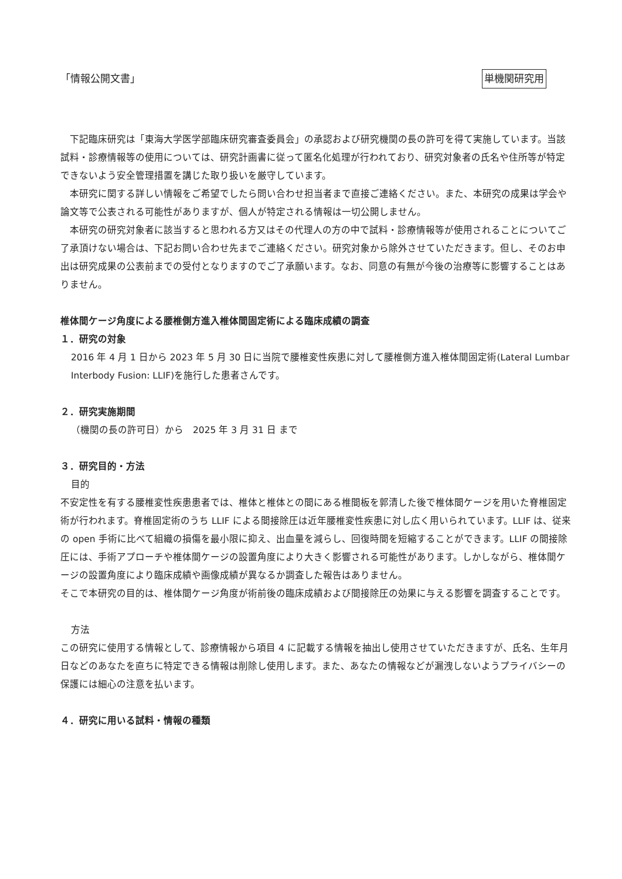「情報公開文書」 単機関研究用
下記臨床研究は「東海大学医学部臨床研究審査委員会」の承認および研究機関の長の許可を得て実施しています。当該試料・診療情報等の使用については、研究計画書に従って匿名化処理が行われており、研究対象者の氏名や住所等が特定できないよう安全管理措置を講じた取り扱いを厳守しています。
本研究に関する詳しい情報をご希望でしたら問い合わせ担当者まで直接ご連絡ください。また、本研究の成果は学会や論文等で公表される可能性がありますが、個人が特定される情報は一切公開しません。
本研究の研究対象者に該当すると思われる方又はその代理人の方の中で試料・診療情報等が使用されることについてご了承頂けない場合は、下記お問い合わせ先までご連絡ください。研究対象から除外させていただきます。但し、そのお申出は研究成果の公表前までの受付となりますのでご了承願います。なお、同意の有無が今後の治療等に影響することはありません。
椎体間ケージ角度による腰椎側方進入椎体間固定術による臨床成績の調査
１．研究の対象
2016 年 4 月 1 日から 2023 年 5 月 30 日に当院で腰椎変性疾患に対して腰椎側方進入椎体間固定術(Lateral Lumbar Interbody Fusion: LLIF)を施行した患者さんです。
２．研究実施期間
（機関の長の許可日）から　2025 年 3 月 31 日 まで
３．研究目的・方法
目的
不安定性を有する腰椎変性疾患患者では、椎体と椎体との間にある椎間板を郭清した後で椎体間ケージを用いた脊椎固定術が行われます。脊椎固定術のうち LLIF による間接除圧は近年腰椎変性疾患に対し広く用いられています。LLIF は、従来の open 手術に比べて組織の損傷を最小限に抑え、出血量を減らし、回復時間を短縮することができます。LLIF の間接除圧には、手術アプローチや椎体間ケージの設置角度により大きく影響される可能性があります。しかしながら、椎体間ケージの設置角度により臨床成績や画像成績が異なるか調査した報告はありません。
そこで本研究の目的は、椎体間ケージ角度が術前後の臨床成績および間接除圧の効果に与える影響を調査することです。
方法
この研究に使用する情報として、診療情報から項目 4 に記載する情報を抽出し使用させていただきますが、氏名、生年月日などのあなたを直ちに特定できる情報は削除し使用します。また、あなたの情報などが漏洩しないようプライバシーの保護には細心の注意を払います。
４．研究に用いる試料・情報の種類